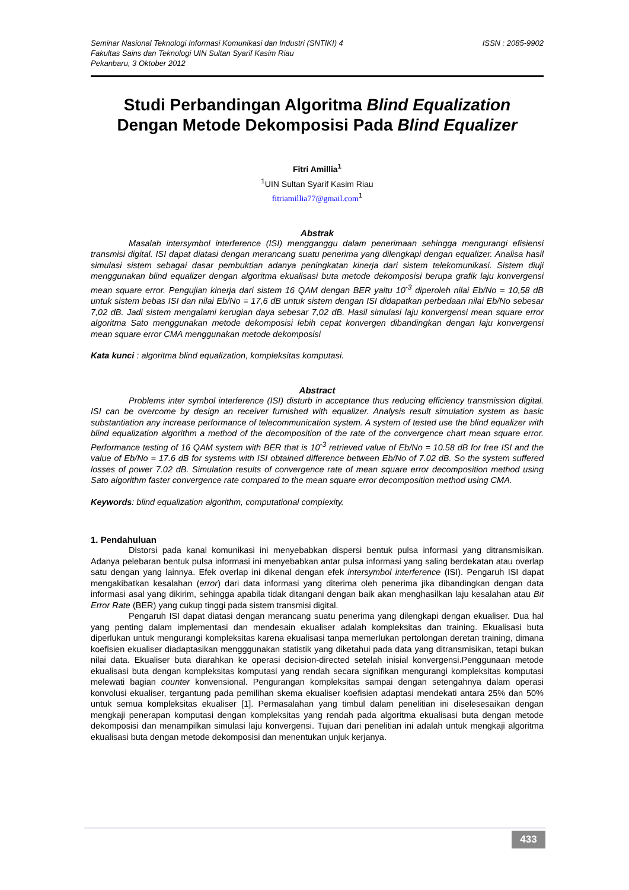Seminar Nasional Teknologi Informasi Komunikasi dan Industri (SNTIKI) 4
Fakultas Sains dan Teknologi UIN Sultan Syarif Kasim Riau
Pekanbaru, 3 Oktober 2012
ISSN : 2085-9902
Studi Perbandingan Algoritma Blind Equalization
Dengan Metode Dekomposisi Pada Blind Equalizer
Fitri Amillia<sup>1</sup>
<sup>1</sup> UIN Sultan Syarif Kasim Riau
fitriamillia77@gmail.com<sup>1</sup>
Abstrak
Masalah intersymbol interference (ISI) mengganggu dalam penerimaan sehingga mengurangi efisiensi transmisi digital. ISI dapat diatasi dengan merancang suatu penerima yang dilengkapi dengan equalizer. Analisa hasil simulasi sistem sebagai dasar pembuktian adanya peningkatan kinerja dari sistem telekomunikasi. Sistem diuji menggunakan blind equalizer dengan algoritma ekualisasi buta metode dekomposisi berupa grafik laju konvergensi mean square error. Pengujian kinerja dari sistem 16 QAM dengan BER yaitu 10<sup>-3</sup> diperoleh nilai Eb/No = 10,58 dB untuk sistem bebas ISI dan nilai Eb/No = 17,6 dB untuk sistem dengan ISI didapatkan perbedaan nilai Eb/No sebesar 7,02 dB. Jadi sistem mengalami kerugian daya sebesar 7,02 dB. Hasil simulasi laju konvergensi mean square error algoritma Sato menggunakan metode dekomposisi lebih cepat konvergen dibandingkan dengan laju konvergensi mean square error CMA menggunakan metode dekomposisi
Kata kunci : algoritma blind equalization, kompleksitas komputasi.
Abstract
Problems inter symbol interference (ISI) disturb in acceptance thus reducing efficiency transmission digital. ISI can be overcome by design an receiver furnished with equalizer. Analysis result simulation system as basic substantiation any increase performance of telecommunication system. A system of tested use the blind equalizer with blind equalization algorithm a method of the decomposition of the rate of the convergence chart mean square error. Performance testing of 16 QAM system with BER that is 10<sup>-3</sup> retrieved value of Eb/No = 10.58 dB for free ISI and the value of Eb/No = 17.6 dB for systems with ISI obtained difference between Eb/No of 7.02 dB. So the system suffered losses of power 7.02 dB. Simulation results of convergence rate of mean square error decomposition method using Sato algorithm faster convergence rate compared to the mean square error decomposition method using CMA.
Keywords: blind equalization algorithm, computational complexity.
1. Pendahuluan
Distorsi pada kanal komunikasi ini menyebabkan dispersi bentuk pulsa informasi yang ditransmisikan. Adanya pelebaran bentuk pulsa informasi ini menyebabkan antar pulsa informasi yang saling berdekatan atau overlap satu dengan yang lainnya. Efek overlap ini dikenal dengan efek intersymbol interference (ISI). Pengaruh ISI dapat mengakibatkan kesalahan (error) dari data informasi yang diterima oleh penerima jika dibandingkan dengan data informasi asal yang dikirim, sehingga apabila tidak ditangani dengan baik akan menghasilkan laju kesalahan atau Bit Error Rate (BER) yang cukup tinggi pada sistem transmisi digital.
Pengaruh ISI dapat diatasi dengan merancang suatu penerima yang dilengkapi dengan ekualiser. Dua hal yang penting dalam implementasi dan mendesain ekualiser adalah kompleksitas dan training. Ekualisasi buta diperlukan untuk mengurangi kompleksitas karena ekualisasi tanpa memerlukan pertolongan deretan training, dimana koefisien ekualiser diadaptasikan mengggunakan statistik yang diketahui pada data yang ditransmisikan, tetapi bukan nilai data. Ekualiser buta diarahkan ke operasi decision-directed setelah inisial konvergensi.Penggunaan metode ekualisasi buta dengan kompleksitas komputasi yang rendah secara signifikan mengurangi kompleksitas komputasi melewati bagian counter konvensional. Pengurangan kompleksitas sampai dengan setengahnya dalam operasi konvolusi ekualiser, tergantung pada pemilihan skema ekualiser koefisien adaptasi mendekati antara 25% dan 50% untuk semua kompleksitas ekualiser [1]. Permasalahan yang timbul dalam penelitian ini diselesesaikan dengan mengkaji penerapan komputasi dengan kompleksitas yang rendah pada algoritma ekualisasi buta dengan metode dekomposisi dan menampilkan simulasi laju konvergensi. Tujuan dari penelitian ini adalah untuk mengkaji algoritma ekualisasi buta dengan metode dekomposisi dan menentukan unjuk kerjanya.
433